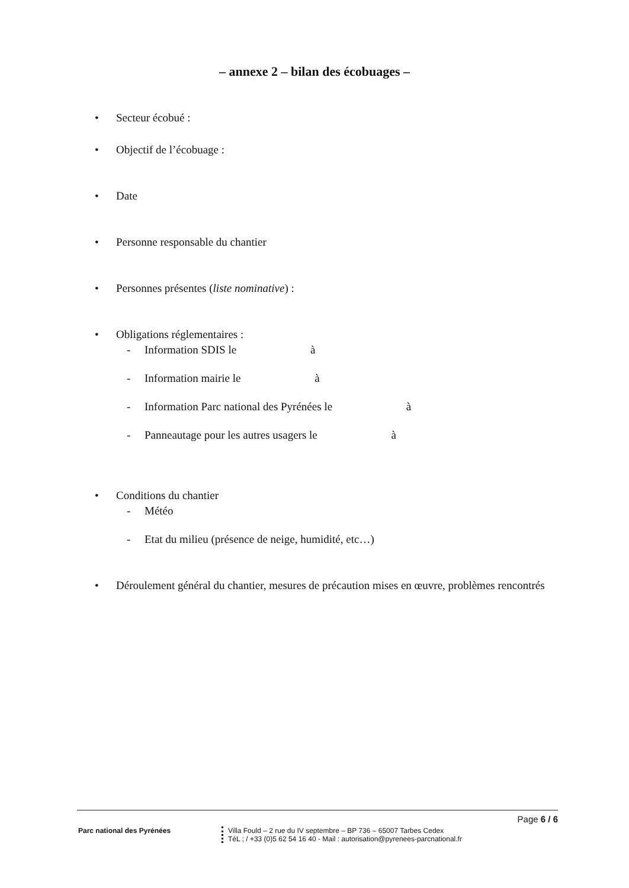– annexe 2 – bilan des écobuages –
• Secteur écobué :
• Objectif de l’écobuage :
• Date
• Personne responsable du chantier
• Personnes présentes (liste nominative) :
• Obligations réglementaires :
- Information SDIS le à
- Information mairie le à
- Information Parc national des Pyrénées le à
- Panneautage pour les autres usagers le à
• Conditions du chantier
- Météo
- Etat du milieu (présence de neige, humidité, etc…)
• Déroulement général du chantier, mesures de précaution mises en œuvre, problèmes rencontrés
Page 6 / 6
Parc national des Pyrénées Villa Fould – 2 rue du IV septembre – BP 736 – 65007 Tarbes Cedex
TéL ; / +33 (0)5 62 54 16 40 - Mail : autorisation@pyrenees-parcnational.fr